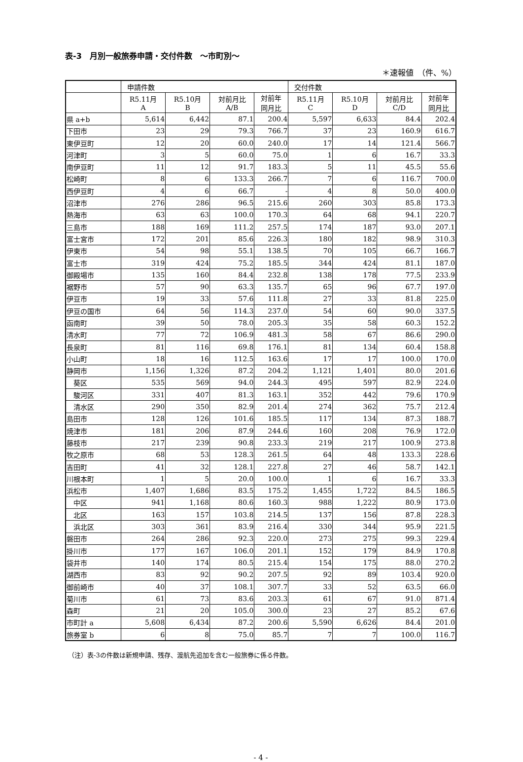表-3　月別一般旅券申請・交付件数　～市町別～
＊速報値　（件、%）
| | 申請件数 | | | | 交付件数 | | | |
| --- | --- | --- | --- | --- | --- | --- | --- | --- |
| | R5.11月 A | R5.10月 B | 対前月比 A/B | 対前年 同月比 | R5.11月 C | R5.10月 D | 対前月比 C/D | 対前年 同月比 |
| 県 a+b | 5,614 | 6,442 | 87.1 | 200.4 | 5,597 | 6,633 | 84.4 | 202.4 |
| 下田市 | 23 | 29 | 79.3 | 766.7 | 37 | 23 | 160.9 | 616.7 |
| 東伊豆町 | 12 | 20 | 60.0 | 240.0 | 17 | 14 | 121.4 | 566.7 |
| 河津町 | 3 | 5 | 60.0 | 75.0 | 1 | 6 | 16.7 | 33.3 |
| 南伊豆町 | 11 | 12 | 91.7 | 183.3 | 5 | 11 | 45.5 | 55.6 |
| 松崎町 | 8 | 6 | 133.3 | 266.7 | 7 | 6 | 116.7 | 700.0 |
| 西伊豆町 | 4 | 6 | 66.7 | - | 4 | 8 | 50.0 | 400.0 |
| 沼津市 | 276 | 286 | 96.5 | 215.6 | 260 | 303 | 85.8 | 173.3 |
| 熱海市 | 63 | 63 | 100.0 | 170.3 | 64 | 68 | 94.1 | 220.7 |
| 三島市 | 188 | 169 | 111.2 | 257.5 | 174 | 187 | 93.0 | 207.1 |
| 富士宮市 | 172 | 201 | 85.6 | 226.3 | 180 | 182 | 98.9 | 310.3 |
| 伊東市 | 54 | 98 | 55.1 | 138.5 | 70 | 105 | 66.7 | 166.7 |
| 富士市 | 319 | 424 | 75.2 | 185.5 | 344 | 424 | 81.1 | 187.0 |
| 御殿場市 | 135 | 160 | 84.4 | 232.8 | 138 | 178 | 77.5 | 233.9 |
| 裾野市 | 57 | 90 | 63.3 | 135.7 | 65 | 96 | 67.7 | 197.0 |
| 伊豆市 | 19 | 33 | 57.6 | 111.8 | 27 | 33 | 81.8 | 225.0 |
| 伊豆の国市 | 64 | 56 | 114.3 | 237.0 | 54 | 60 | 90.0 | 337.5 |
| 函南町 | 39 | 50 | 78.0 | 205.3 | 35 | 58 | 60.3 | 152.2 |
| 清水町 | 77 | 72 | 106.9 | 481.3 | 58 | 67 | 86.6 | 290.0 |
| 長泉町 | 81 | 116 | 69.8 | 176.1 | 81 | 134 | 60.4 | 158.8 |
| 小山町 | 18 | 16 | 112.5 | 163.6 | 17 | 17 | 100.0 | 170.0 |
| 静岡市 | 1,156 | 1,326 | 87.2 | 204.2 | 1,121 | 1,401 | 80.0 | 201.6 |
| 葵区 | 535 | 569 | 94.0 | 244.3 | 495 | 597 | 82.9 | 224.0 |
| 駿河区 | 331 | 407 | 81.3 | 163.1 | 352 | 442 | 79.6 | 170.9 |
| 清水区 | 290 | 350 | 82.9 | 201.4 | 274 | 362 | 75.7 | 212.4 |
| 島田市 | 128 | 126 | 101.6 | 185.5 | 117 | 134 | 87.3 | 188.7 |
| 焼津市 | 181 | 206 | 87.9 | 244.6 | 160 | 208 | 76.9 | 172.0 |
| 藤枝市 | 217 | 239 | 90.8 | 233.3 | 219 | 217 | 100.9 | 273.8 |
| 牧之原市 | 68 | 53 | 128.3 | 261.5 | 64 | 48 | 133.3 | 228.6 |
| 吉田町 | 41 | 32 | 128.1 | 227.8 | 27 | 46 | 58.7 | 142.1 |
| 川根本町 | 1 | 5 | 20.0 | 100.0 | 1 | 6 | 16.7 | 33.3 |
| 浜松市 | 1,407 | 1,686 | 83.5 | 175.2 | 1,455 | 1,722 | 84.5 | 186.5 |
| 中区 | 941 | 1,168 | 80.6 | 160.3 | 988 | 1,222 | 80.9 | 173.0 |
| 北区 | 163 | 157 | 103.8 | 214.5 | 137 | 156 | 87.8 | 228.3 |
| 浜北区 | 303 | 361 | 83.9 | 216.4 | 330 | 344 | 95.9 | 221.5 |
| 磐田市 | 264 | 286 | 92.3 | 220.0 | 273 | 275 | 99.3 | 229.4 |
| 掛川市 | 177 | 167 | 106.0 | 201.1 | 152 | 179 | 84.9 | 170.8 |
| 袋井市 | 140 | 174 | 80.5 | 215.4 | 154 | 175 | 88.0 | 270.2 |
| 湖西市 | 83 | 92 | 90.2 | 207.5 | 92 | 89 | 103.4 | 920.0 |
| 御前崎市 | 40 | 37 | 108.1 | 307.7 | 33 | 52 | 63.5 | 66.0 |
| 菊川市 | 61 | 73 | 83.6 | 203.3 | 61 | 67 | 91.0 | 871.4 |
| 森町 | 21 | 20 | 105.0 | 300.0 | 23 | 27 | 85.2 | 67.6 |
| 市町計 a | 5,608 | 6,434 | 87.2 | 200.6 | 5,590 | 6,626 | 84.4 | 201.0 |
| 旅券室 b | 6 | 8 | 75.0 | 85.7 | 7 | 7 | 100.0 | 116.7 |
（注）表-3の件数は新規申請、残存、渡航先追加を含む一般旅券に係る件数。
- 4 -